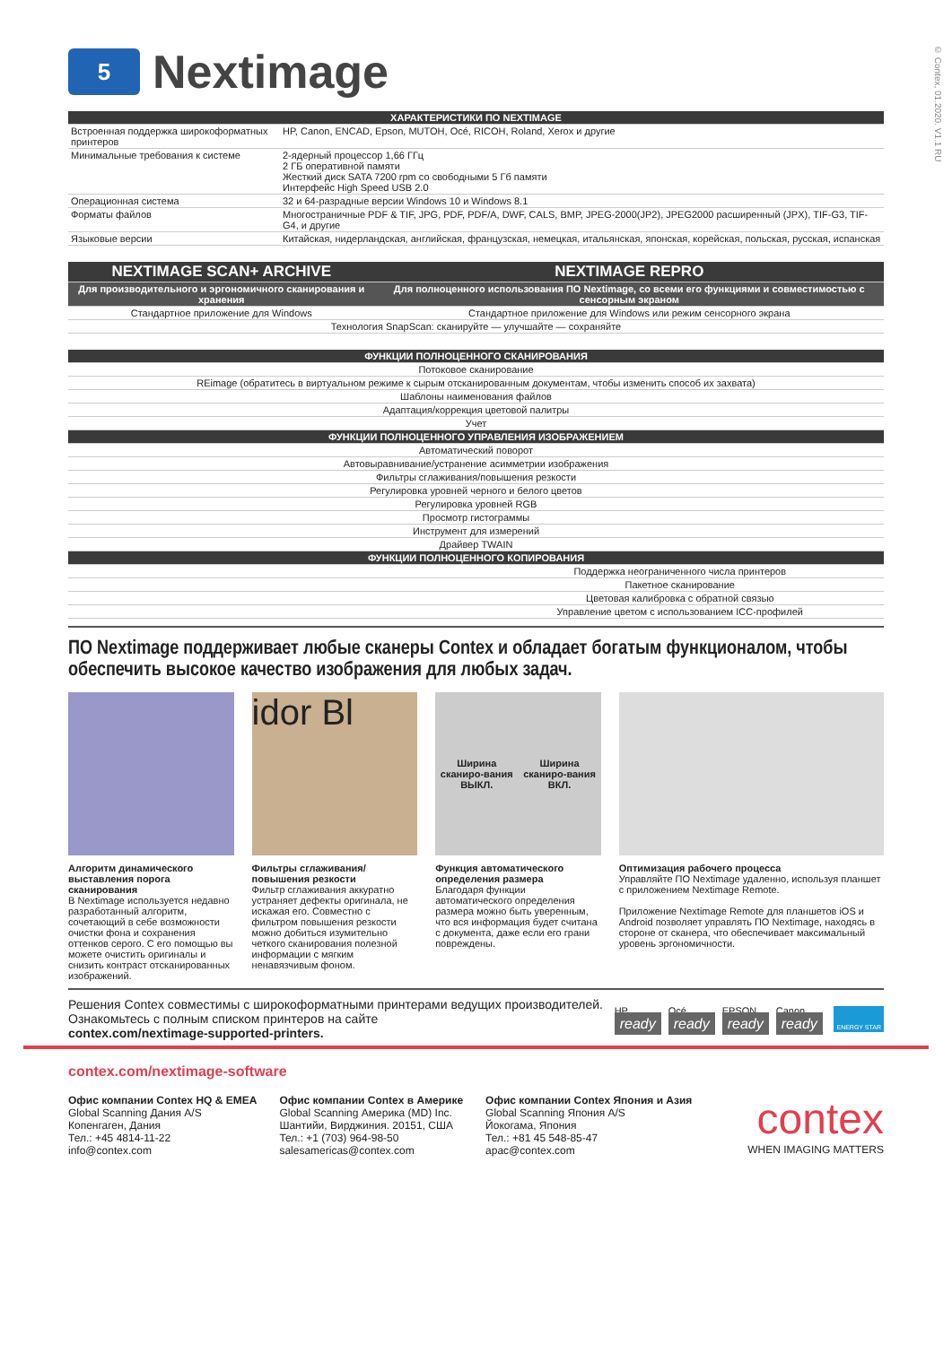© Contex, 01.2020. V1.1 RU
5
Nextimage
| ХАРАКТЕРИСТИКИ ПО NEXTIMAGE | |
| --- | --- |
| Встроенная поддержка широкоформатных принтеров | HP, Canon, ENCAD, Epson, MUTOH, Océ, RICOH, Roland, Xerox и другие |
| Минимальные требования к системе | 2-ядерный процессор 1,66 ГГц 2 ГБ оперативной памяти Жесткий диск SATA 7200 rpm со свободными 5 Гб памяти Интерфейс High Speed USB 2.0 |
| Операционная система | 32 и 64-разрадные версии Windows 10 и Windows 8.1 |
| Форматы файлов | Многостраничные PDF & TIF, JPG, PDF, PDF/A, DWF, CALS, BMP, JPEG-2000(JP2), JPEG2000 расширенный (JPX), TIF-G3, TIF-G4, и другие |
| Языковые версии | Китайская, нидерландская, английская, французская, немецкая, итальянская, японская, корейская, польская, русская, испанская |
| NEXTIMAGE SCAN+ ARCHIVE | NEXTIMAGE REPRO |
| --- | --- |
| Для производительного и эргономичного сканирования и хранения | Для полноценного использования ПО Nextimage, со всеми его функциями и совместимостью с сенсорным экраном |
| Стандартное приложение для Windows | Стандартное приложение для Windows или режим сенсорного экрана |
| Технология SnapScan: сканируйте — улучшайте — сохраняйте | |
| ФУНКЦИИ ПОЛНОЦЕННОГО СКАНИРОВАНИЯ | |
| --- | --- |
| Потоковое сканирование | |
| REimage (обратитесь в виртуальном режиме к сырым отсканированным документам, чтобы изменить способ их захвата) | |
| Шаблоны наименования файлов | |
| Адаптация/коррекция цветовой палитры | |
| Учет | |
| ФУНКЦИИ ПОЛНОЦЕННОГО УПРАВЛЕНИЯ ИЗОБРАЖЕНИЕМ | |
| Автоматический поворот | |
| Автовыравнивание/устранение асимметрии изображения | |
| Фильтры сглаживания/повышения резкости | |
| Регулировка уровней черного и белого цветов | |
| Регулировка уровней RGB | |
| Просмотр гистограммы | |
| Инструмент для измерений | |
| Драйвер TWAIN | |
| ФУНКЦИИ ПОЛНОЦЕННОГО КОПИРОВАНИЯ | |
| | Поддержка неограниченного числа принтеров |
| | Пакетное сканирование |
| | Цветовая калибровка с обратной связью |
| | Управление цветом с использованием ICC-профилей |
ПО Nextimage поддерживает любые сканеры Contex и обладает богатым функционалом, чтобы обеспечить высокое качество изображения для любых задач.
Алгоритм динамического выставления порога сканирования
В Nextimage используется недавно разработанный алгоритм, сочетающий в себе возможности очистки фона и сохранения оттенков серого. С его помощью вы можете очистить оригиналы и снизить контраст отсканированных изображений.
idor Bl
Фильтры сглаживания/ повышения резкости
Фильтр сглаживания аккуратно устраняет дефекты оригинала, не искажая его. Совместно с фильтром повышения резкости можно добиться изумительно четкого сканирования полезной информации с мягким ненавязчивым фоном.
Ширина сканиро-вания
ВЫКЛ. Ширина сканиро-вания
ВКЛ.
Функция автоматического определения размера
Благодаря функции автоматического определения размера можно быть уверенным, что вся информация будет считана с документа, даже если его грани повреждены.
Оптимизация рабочего процесса
Управляйте ПО Nextimage удаленно, используя планшет с приложением Nextimage Remote.
Приложение Nextimage Remote для планшетов iOS и Android позволяет управлять ПО Nextimage, находясь в стороне от сканера, что обеспечивает максимальный уровень эргономичности.
Решения Contex совместимы с широкоформатными принтерами ведущих производителей.
Ознакомьтесь с полным списком принтеров на сайте
contex.com/nextimage-supported-printers.
HP
ready
Océ
ready
EPSON
ready
Canon
ready
ENERGY STAR
contex.com/nextimage-software
Офис компании Contex HQ & EMEA
Global Scanning Дания A/S
Копенгаген, Дания
Тел.: +45 4814-11-22
info@contex.com
Офис компании Contex в Америке
Global Scanning Америка (MD) Inc.
Шантийи, Вирджиния. 20151, США
Тел.: +1 (703) 964-98-50
salesamericas@contex.com
Офис компании Contex Япония и Азия
Global Scanning Япония A/S
Йокогама, Япония
Тел.: +81 45 548-85-47
apac@contex.com
contex
WHEN IMAGING MATTERS